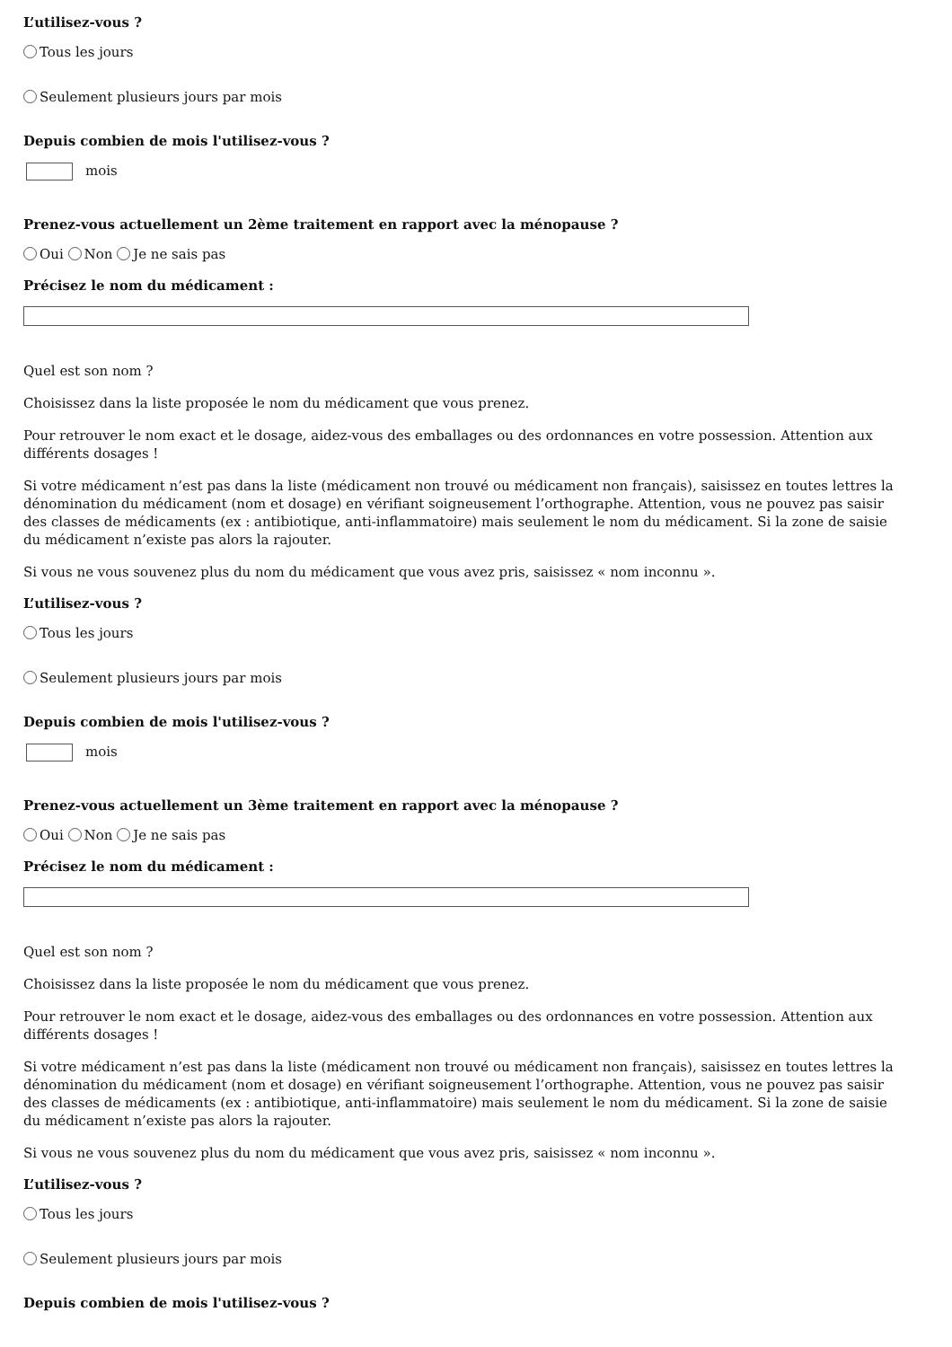L’utilisez-vous ?
Tous les jours
Seulement plusieurs jours par mois
Depuis combien de mois l'utilisez-vous ?
mois
Prenez-vous actuellement un 2ème traitement en rapport avec la ménopause ?
Oui Non Je ne sais pas
Précisez le nom du médicament :
Quel est son nom ?
Choisissez dans la liste proposée le nom du médicament que vous prenez.
Pour retrouver le nom exact et le dosage, aidez-vous des emballages ou des ordonnances en votre possession. Attention aux différents dosages !
Si votre médicament n’est pas dans la liste (médicament non trouvé ou médicament non français), saisissez en toutes lettres la dénomination du médicament (nom et dosage) en vérifiant soigneusement l’orthographe. Attention, vous ne pouvez pas saisir des classes de médicaments (ex : antibiotique, anti-inflammatoire) mais seulement le nom du médicament. Si la zone de saisie du médicament n’existe pas alors la rajouter.
Si vous ne vous souvenez plus du nom du médicament que vous avez pris, saisissez « nom inconnu ».
L’utilisez-vous ?
Tous les jours
Seulement plusieurs jours par mois
Depuis combien de mois l'utilisez-vous ?
mois
Prenez-vous actuellement un 3ème traitement en rapport avec la ménopause ?
Oui Non Je ne sais pas
Précisez le nom du médicament :
Quel est son nom ?
Choisissez dans la liste proposée le nom du médicament que vous prenez.
Pour retrouver le nom exact et le dosage, aidez-vous des emballages ou des ordonnances en votre possession. Attention aux différents dosages !
Si votre médicament n’est pas dans la liste (médicament non trouvé ou médicament non français), saisissez en toutes lettres la dénomination du médicament (nom et dosage) en vérifiant soigneusement l’orthographe. Attention, vous ne pouvez pas saisir des classes de médicaments (ex : antibiotique, anti-inflammatoire) mais seulement le nom du médicament. Si la zone de saisie du médicament n’existe pas alors la rajouter.
Si vous ne vous souvenez plus du nom du médicament que vous avez pris, saisissez « nom inconnu ».
L’utilisez-vous ?
Tous les jours
Seulement plusieurs jours par mois
Depuis combien de mois l'utilisez-vous ?